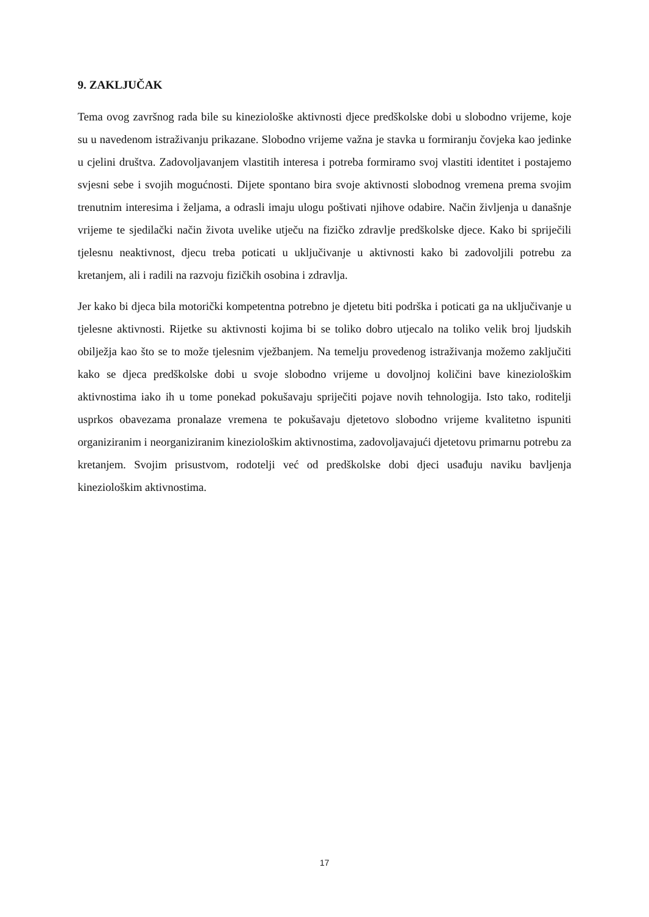9. ZAKLJUČAK
Tema ovog završnog rada bile su kineziološke aktivnosti djece predškolske dobi u slobodno vrijeme, koje su u navedenom istraživanju prikazane. Slobodno vrijeme važna je stavka u formiranju čovjeka kao jedinke u cjelini društva. Zadovoljavanjem vlastitih interesa i potreba formiramo svoj vlastiti identitet i postajemo svjesni sebe i svojih mogućnosti. Dijete spontano bira svoje aktivnosti slobodnog vremena prema svojim trenutnim interesima i željama, a odrasli imaju ulogu poštivati njihove odabire. Način življenja u današnje vrijeme te sjedilački način života uvelike utječu na fizičko zdravlje predškolske djece. Kako bi spriječili tjelesnu neaktivnost, djecu treba poticati u uključivanje u aktivnosti kako bi zadovoljili potrebu za kretanjem, ali i radili na razvoju fizičkih osobina i zdravlja.
Jer kako bi djeca bila motorički kompetentna potrebno je djetetu biti podrška i poticati ga na uključivanje u tjelesne aktivnosti. Rijetke su aktivnosti kojima bi se toliko dobro utjecalo na toliko velik broj ljudskih obilježja kao što se to može tjelesnim vježbanjem. Na temelju provedenog istraživanja možemo zaključiti kako se djeca predškolske dobi u svoje slobodno vrijeme u dovoljnoj količini bave kineziološkim aktivnostima iako ih u tome ponekad pokušavaju spriječiti pojave novih tehnologija. Isto tako, roditelji usprkos obavezama pronalaze vremena te pokušavaju djetetovo slobodno vrijeme kvalitetno ispuniti organiziranim i neorganiziranim kineziološkim aktivnostima, zadovoljavajući djetetovu primarnu potrebu za kretanjem. Svojim prisustvom, rodotelji već od predškolske dobi djeci usađuju naviku bavljenja kineziološkim aktivnostima.
17